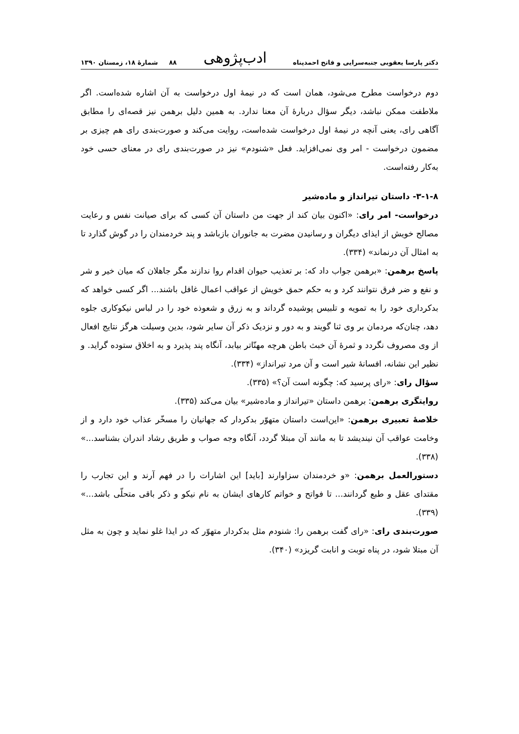دکتر پارسا یعقوبی جنبه‌سرایی و فاتح احمدپناه ادب‌پژوهی ۸۸ شمارهٔ ۱۸، زمستان ۱۳۹۰
دوم درخواست مطرح می‌شود، همان است که در نیمهٔ اول درخواست به آن اشاره شده‌است. اگر ملاطفت ممکن نباشد، دیگر سؤال دربارهٔ آن معنا ندارد. به همین دلیل برهمن نیز قصه‌ای را مطابق آگاهی رای، یعنی آنچه در نیمهٔ اول درخواست شده‌است، روایت می‌کند و صورت‌بندی رای هم چیزی بر مضمون درخواست - امر وی نمی‌افزاید. فعل «شنودم» نیز در صورت‌بندی رای در معنای حسی خود به‌کار رفته‌است.
۳-۱-۸- داستان تیرانداز و ماده‌شیر
درخواست- امر رای: «اکنون بیان کند از جهت من داستان آن کسی که برای صیانت نفس و رعایت مصالح خویش از ایذای دیگران و رسانیدن مضرت به جانوران بازباشد و پند خردمندان را در گوش گذارد تا به امثال آن درنماند» (۳۳۴).
پاسخ برهمن: «برهمن جواب داد که: بر تعذیب حیوان اقدام روا ندازند مگر جاهلان که میان خیر و شر و نفع و ضر فرق نتوانند کرد و به حکم حمق خویش از عواقب اعمال غافل باشند... اگر کسی خواهد که بدکرداری خود را به تمویه و تلبیس پوشیده گرداند و به زرق و شعوذه خود را در لباس نیکوکاری جلوه دهد، چنان‌که مردمان بر وی ثنا گویند و به دور و نزدیک ذکر آن سایر شود، بدین وسیلت هرگز نتایج افعال از وی مصروف نگردد و ثمرهٔ آن خبث باطن هرچه مهنّاتر بیابد، آنگاه پند پذیرد و به اخلاق ستوده گراید. و نظیر این نشانه، افسانهٔ شیر است و آن مرد تیرانداز» (۳۳۴).
سؤال رای: «رای پرسید که: چگونه است آن؟» (۳۳۵).
روایتگری برهمن: برهمن داستان «تیرانداز و ماده‌شیر» بیان می‌کند (۳۳۵).
خلاصهٔ تعبیری برهمن: «این‌است داستان متهوّر بدکردار که جهانیان را مسخّر عذاب خود دارد و از وخامت عواقب آن نیندیشد تا به مانند آن مبتلا گردد، آنگاه وجه صواب و طریق رشاد اندران بشناسد...» (۳۳۸).
دستورالعمل برهمن: «و خردمندان سزاوارند [باید] این اشارات را در فهم آرند و این تجارب را مقتدای عقل و طبع گردانند... تا فواتح و خواتم کارهای ایشان به نام نیکو و ذکر باقی متحلّی باشد...» (۳۳۹).
صورت‌بندی رای: «رای گفت برهمن را: شنودم مثل بدکردار متهوّر که در ایذا غلو نماید و چون به مثل آن مبتلا شود، در پناه توبت و انابت گریزد» (۳۴۰).